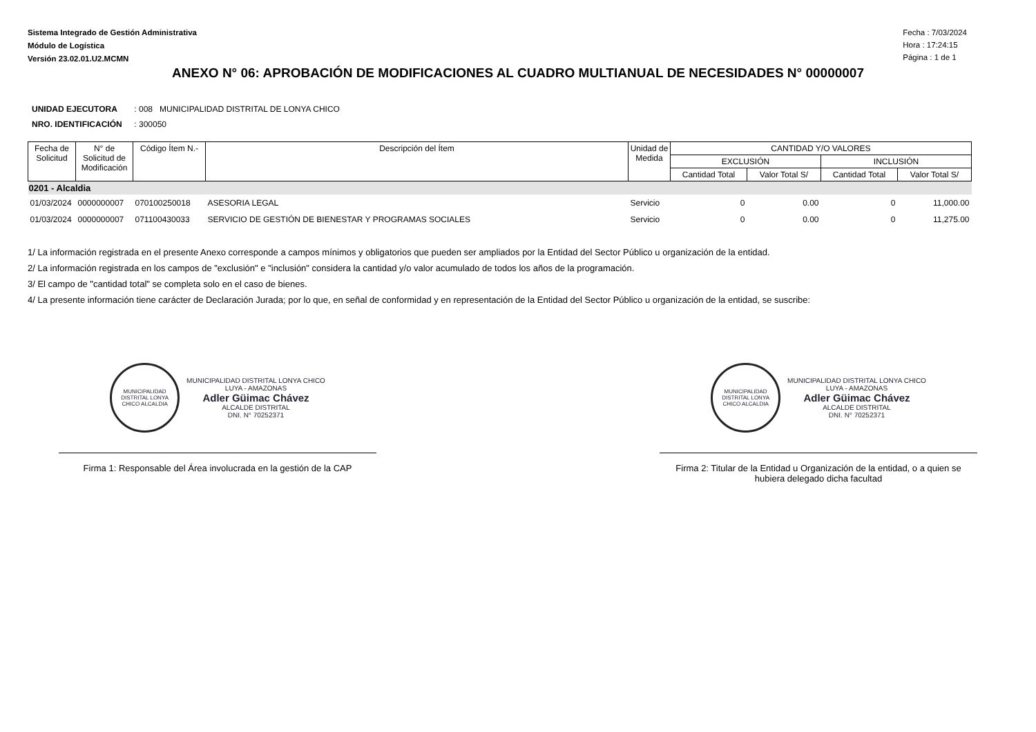Sistema Integrado de Gestión Administrativa
Módulo de Logística
Versión 23.02.01.U2.MCMN
Fecha : 7/03/2024
Hora : 17:24:15
Página : 1 de 1
ANEXO N° 06: APROBACIÓN DE MODIFICACIONES AL CUADRO MULTIANUAL DE NECESIDADES N° 00000007
UNIDAD EJECUTORA : 008 MUNICIPALIDAD DISTRITAL DE LONYA CHICO
NRO. IDENTIFICACIÓN : 300050
| Fecha de Solicitud | N° de Solicitud de Modificación | Código Ítem N.- | Descripción del Ítem | Unidad de Medida | CANTIDAD Y/O VALORES | | | |
| --- | --- | --- | --- | --- | --- | --- | --- | --- |
| | | | | | EXCLUSIÓN | | INCLUSIÓN | |
| | | | | | Cantidad Total | Valor Total S/ | Cantidad Total | Valor Total S/ |
| 0201 - Alcaldia | | | | | | | | |
| 01/03/2024 | 0000000007 | 070100250018 | ASESORIA LEGAL | Servicio | 0 | 0.00 | 0 | 11,000.00 |
| 01/03/2024 | 0000000007 | 071100430033 | SERVICIO DE GESTIÓN DE BIENESTAR Y PROGRAMAS SOCIALES | Servicio | 0 | 0.00 | 0 | 11,275.00 |
1/ La información registrada en el presente Anexo corresponde a campos mínimos y obligatorios que pueden ser ampliados por la Entidad del Sector Público u organización de la entidad.
2/ La información registrada en los campos de "exclusión" e "inclusión" considera la cantidad y/o valor acumulado de todos los años de la programación.
3/ El campo de "cantidad total" se completa solo en el caso de bienes.
4/ La presente información tiene carácter de Declaración Jurada; por lo que, en señal de conformidad y en representación de la Entidad del Sector Público u organización de la entidad, se suscribe:
MUNICIPALIDAD DISTRITAL LONYA CHICO ALCALDIA
MUNICIPALIDAD DISTRITAL LONYA CHICO
LUYA - AMAZONAS
Adler Güimac Chávez
ALCALDE DISTRITAL
DNI. N° 70252371
Firma 1: Responsable del Área involucrada en la gestión de la CAP
MUNICIPALIDAD DISTRITAL LONYA CHICO ALCALDIA
MUNICIPALIDAD DISTRITAL LONYA CHICO
LUYA - AMAZONAS
Adler Güimac Chávez
ALCALDE DISTRITAL
DNI. N° 70252371
Firma 2: Titular de la Entidad u Organización de la entidad, o a quien se hubiera delegado dicha facultad